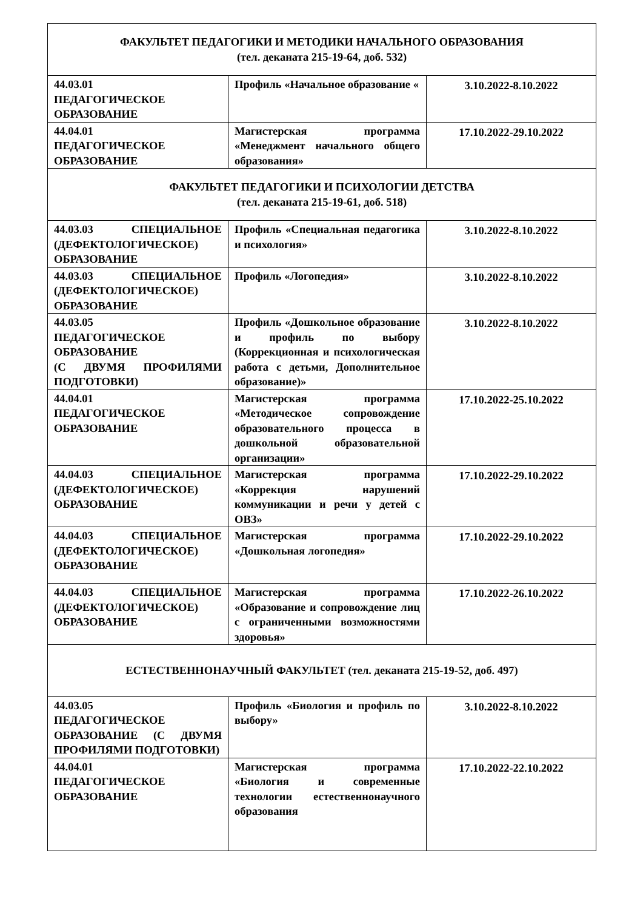| ФАКУЛЬТЕТ ПЕДАГОГИКИ И МЕТОДИКИ НАЧАЛЬНОГО ОБРАЗОВАНИЯ (тел. деканата 215-19-64, доб. 532) | | |
| 44.03.01 ПЕДАГОГИЧЕСКОЕ ОБРАЗОВАНИЕ | Профиль «Начальное образование « | 3.10.2022-8.10.2022 |
| 44.04.01 ПЕДАГОГИЧЕСКОЕ ОБРАЗОВАНИЕ | Магистерская программа «Менеджмент начального общего образования» | 17.10.2022-29.10.2022 |
| ФАКУЛЬТЕТ ПЕДАГОГИКИ И ПСИХОЛОГИИ ДЕТСТВА (тел. деканата 215-19-61, доб. 518) | | |
| 44.03.03 СПЕЦИАЛЬНОЕ (ДЕФЕКТОЛОГИЧЕСКОЕ) ОБРАЗОВАНИЕ | Профиль «Специальная педагогика и психология» | 3.10.2022-8.10.2022 |
| 44.03.03 СПЕЦИАЛЬНОЕ (ДЕФЕКТОЛОГИЧЕСКОЕ) ОБРАЗОВАНИЕ | Профиль «Логопедия» | 3.10.2022-8.10.2022 |
| 44.03.05 ПЕДАГОГИЧЕСКОЕ ОБРАЗОВАНИЕ (С ДВУМЯ ПРОФИЛЯМИ ПОДГОТОВКИ) | Профиль «Дошкольное образование и профиль по выбору (Коррекционная и психологическая работа с детьми, Дополнительное образование)» | 3.10.2022-8.10.2022 |
| 44.04.01 ПЕДАГОГИЧЕСКОЕ ОБРАЗОВАНИЕ | Магистерская программа «Методическое сопровождение образовательного процесса в дошкольной образовательной организации» | 17.10.2022-25.10.2022 |
| 44.04.03 СПЕЦИАЛЬНОЕ (ДЕФЕКТОЛОГИЧЕСКОЕ) ОБРАЗОВАНИЕ | Магистерская программа «Коррекция нарушений коммуникации и речи у детей с ОВЗ» | 17.10.2022-29.10.2022 |
| 44.04.03 СПЕЦИАЛЬНОЕ (ДЕФЕКТОЛОГИЧЕСКОЕ) ОБРАЗОВАНИЕ | Магистерская программа «Дошкольная логопедия» | 17.10.2022-29.10.2022 |
| 44.04.03 СПЕЦИАЛЬНОЕ (ДЕФЕКТОЛОГИЧЕСКОЕ) ОБРАЗОВАНИЕ | Магистерская программа «Образование и сопровождение лиц с ограниченными возможностями здоровья» | 17.10.2022-26.10.2022 |
| ЕСТЕСТВЕННОНАУЧНЫЙ ФАКУЛЬТЕТ (тел. деканата 215-19-52, доб. 497) | | |
| 44.03.05 ПЕДАГОГИЧЕСКОЕ ОБРАЗОВАНИЕ (С ДВУМЯ ПРОФИЛЯМИ ПОДГОТОВКИ) | Профиль «Биология и профиль по выбору» | 3.10.2022-8.10.2022 |
| 44.04.01 ПЕДАГОГИЧЕСКОЕ ОБРАЗОВАНИЕ | Магистерская программа «Биология и современные технологии естественнонаучного образования | 17.10.2022-22.10.2022 |